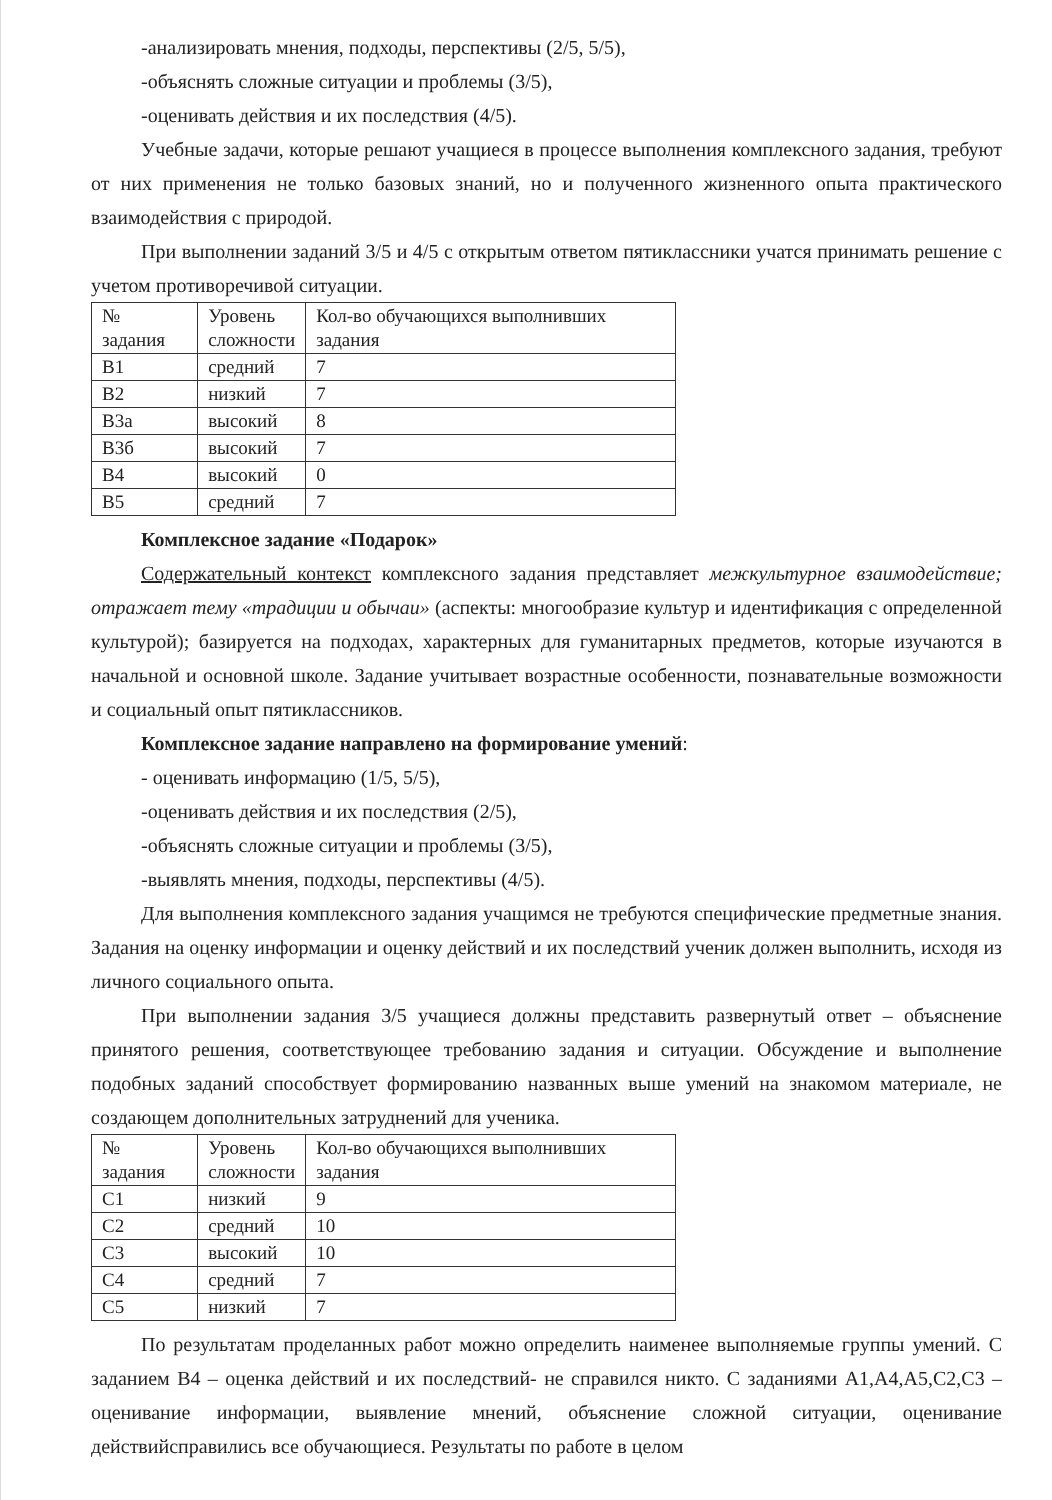-анализировать мнения, подходы, перспективы (2/5, 5/5),
-объяснять сложные ситуации и проблемы (3/5),
-оценивать действия и их последствия (4/5).
Учебные задачи, которые решают учащиеся в процессе выполнения комплексного задания, требуют от них применения не только базовых знаний, но и полученного жизненного опыта практического взаимодействия с природой.
При выполнении заданий 3/5 и 4/5 с открытым ответом пятиклассники учатся принимать решение с учетом противоречивой ситуации.
| № задания | Уровень сложности | Кол-во обучающихся выполнивших задания |
| В1 | средний | 7 |
| В2 | низкий | 7 |
| В3а | высокий | 8 |
| В3б | высокий | 7 |
| В4 | высокий | 0 |
| В5 | средний | 7 |
Комплексное задание «Подарок»
Содержательный контекст комплексного задания представляет межкультурное взаимодействие; отражает тему «традиции и обычаи» (аспекты: многообразие культур и идентификация с определенной культурой); базируется на подходах, характерных для гуманитарных предметов, которые изучаются в начальной и основной школе. Задание учитывает возрастные особенности, познавательные возможности и социальный опыт пятиклассников.
Комплексное задание направлено на формирование умений:
- оценивать информацию (1/5, 5/5),
-оценивать действия и их последствия (2/5),
-объяснять сложные ситуации и проблемы (3/5),
-выявлять мнения, подходы, перспективы (4/5).
Для выполнения комплексного задания учащимся не требуются специфические предметные знания. Задания на оценку информации и оценку действий и их последствий ученик должен выполнить, исходя из личного социального опыта.
При выполнении задания 3/5 учащиеся должны представить развернутый ответ – объяснение принятого решения, соответствующее требованию задания и ситуации. Обсуждение и выполнение подобных заданий способствует формированию названных выше умений на знакомом материале, не создающем дополнительных затруднений для ученика.
| № задания | Уровень сложности | Кол-во обучающихся выполнивших задания |
| С1 | низкий | 9 |
| С2 | средний | 10 |
| С3 | высокий | 10 |
| С4 | средний | 7 |
| С5 | низкий | 7 |
По результатам проделанных работ можно определить наименее выполняемые группы умений. С заданием В4 – оценка действий и их последствий- не справился никто. С заданиями А1,А4,А5,С2,С3 – оценивание информации, выявление мнений, объяснение сложной ситуации, оценивание действийсправились все обучающиеся. Результаты по работе в целом